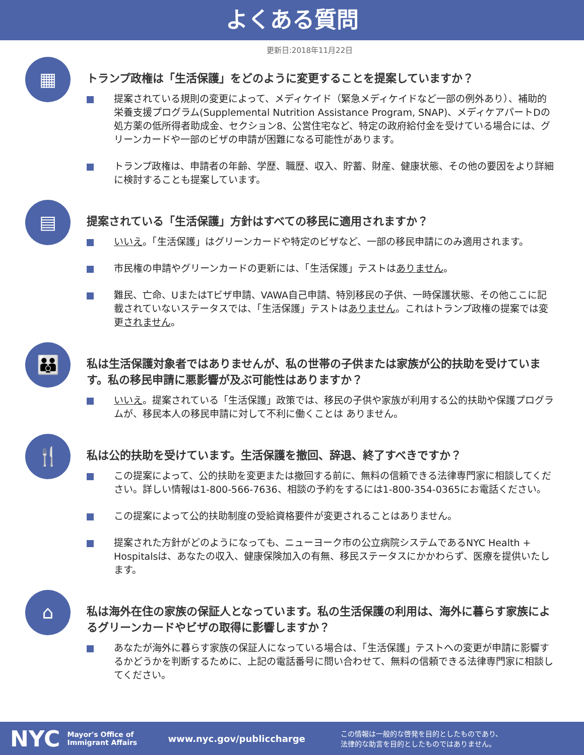よくある質問
更新日:2018年11月22日
▦
トランプ政権は「生活保護」をどのように変更することを提案していますか？
提案されている規則の変更によって、メディケイド（緊急メディケイドなど一部の例外あり）、補助的栄養支援プログラム(Supplemental Nutrition Assistance Program, SNAP)、メディケアパートDの処方薬の低所得者助成金、セクション8、公営住宅など、特定の政府給付金を受けている場合には、グリーンカードや一部のビザの申請が困難になる可能性があります。
トランプ政権は、申請者の年齢、学歴、職歴、収入、貯蓄、財産、健康状態、その他の要因をより詳細に検討することも提案しています。
▤
提案されている「生活保護」方針はすべての移民に適用されますか？
いいえ。「生活保護」はグリーンカードや特定のビザなど、一部の移民申請にのみ適用されます。
市民権の申請やグリーンカードの更新には、「生活保護」テストはありません。
難民、亡命、UまたはTビザ申請、VAWA自己申請、特別移民の子供、一時保護状態、その他ここに記載されていないステータスでは、「生活保護」テストはありません。これはトランプ政権の提案では変更されません。
👪
私は生活保護対象者ではありませんが、私の世帯の子供または家族が公的扶助を受けています。私の移民申請に悪影響が及ぶ可能性はありますか？
いいえ。提案されている「生活保護」政策では、移民の子供や家族が利用する公的扶助や保護プログラムが、移民本人の移民申請に対して不利に働くことは ありません。
🍴
私は公的扶助を受けています。生活保護を撤回、辞退、終了すべきですか？
この提案によって、公的扶助を変更または撤回する前に、無料の信頼できる法律専門家に相談してください。詳しい情報は1-800-566-7636、相談の予約をするには1-800-354-0365にお電話ください。
この提案によって公的扶助制度の受給資格要件が変更されることはありません。
提案された方針がどのようになっても、ニューヨーク市の公立病院システムであるNYC Health + Hospitalsは、あなたの収入、健康保険加入の有無、移民ステータスにかかわらず、医療を提供いたします。
⌂
私は海外在住の家族の保証人となっています。私の生活保護の利用は、海外に暮らす家族によるグリーンカードやビザの取得に影響しますか？
あなたが海外に暮らす家族の保証人になっている場合は、「生活保護」テストへの変更が申請に影響するかどうかを判断するために、上記の電話番号に問い合わせて、無料の信頼できる法律専門家に相談してください。
NYC Mayor's Office of Immigrant Affairs www.nyc.gov/publiccharge この情報は一般的な啓発を目的としたものであり、
法律的な助言を目的としたものではありません。